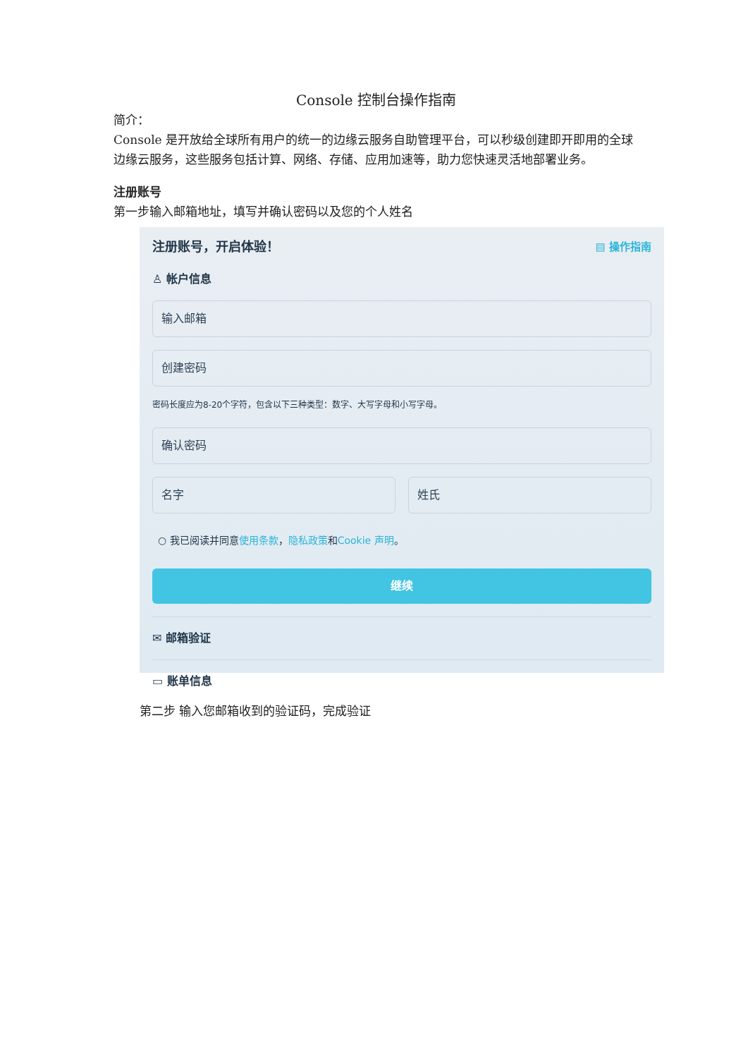Console 控制台操作指南
简介：
Console 是开放给全球所有用户的统一的边缘云服务自助管理平台，可以秒级创建即开即用的全球边缘云服务，这些服务包括计算、网络、存储、应用加速等，助力您快速灵活地部署业务。
注册账号
第一步输入邮箱地址，填写并确认密码以及您的个人姓名
注册账号，开启体验！ ▤ 操作指南
♙ 帐户信息
输入邮箱
创建密码
密码长度应为8-20个字符，包含以下三种类型：数字、大写字母和小写字母。
确认密码
名字 姓氏
○ 我已阅读并同意使用条款，隐私政策和Cookie 声明。
继续
✉ 邮箱验证
▭ 账单信息
第二步 输入您邮箱收到的验证码，完成验证